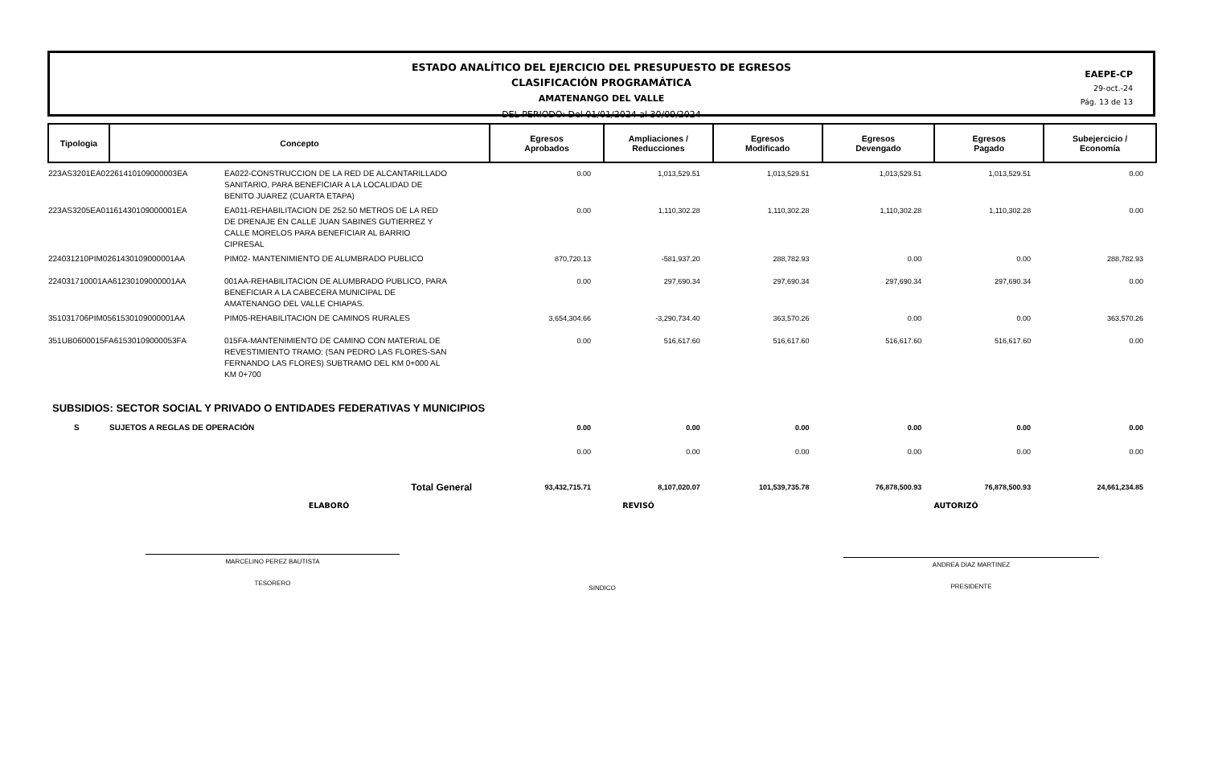ESTADO ANALÍTICO DEL EJERCICIO DEL PRESUPUESTO DE EGRESOS
CLASIFICACIÓN PROGRAMÁTICA
AMATENANGO DEL VALLE
DEL PERIODO: Del 01/01/2024 al 30/09/2024
EAEPE-CP
29-oct.-24
Pág. 13 de 13
| Tipologia | Concepto | Egresos Aprobados | Ampliaciones / Reducciones | Egresos Modificado | Egresos Devengado | Egresos Pagado | Subejercicio / Economía |
| --- | --- | --- | --- | --- | --- | --- | --- |
| 223AS3201EA02261410109000003EA EA022-CONSTRUCCION DE LA RED DE ALCANTARILLADO SANITARIO, PARA BENEFICIAR A LA LOCALIDAD DE BENITO JUAREZ (CUARTA ETAPA) | | 0.00 | 1,013,529.51 | 1,013,529.51 | 1,013,529.51 | 1,013,529.51 | 0.00 |
| 223AS3205EA01161430109000001EA EA011-REHABILITACION DE 252.50 METROS DE LA RED DE DRENAJE EN CALLE JUAN SABINES GUTIERREZ Y CALLE MORELOS PARA BENEFICIAR AL BARRIO CIPRESAL | | 0.00 | 1,110,302.28 | 1,110,302.28 | 1,110,302.28 | 1,110,302.28 | 0.00 |
| 224031210PIM0261430109000001AA PIM02- MANTENIMIENTO DE ALUMBRADO PUBLICO | | 870,720.13 | -581,937.20 | 288,782.93 | 0.00 | 0.00 | 288,782.93 |
| 224031710001AA61230109000001AA 001AA-REHABILITACION DE ALUMBRADO PUBLICO, PARA BENEFICIAR A LA CABECERA MUNICIPAL DE AMATENANGO DEL VALLE CHIAPAS. | | 0.00 | 297,690.34 | 297,690.34 | 297,690.34 | 297,690.34 | 0.00 |
| 351031706PIM0561530109000001AA PIM05-REHABILITACION DE CAMINOS RURALES | | 3,654,304.66 | -3,290,734.40 | 363,570.26 | 0.00 | 0.00 | 363,570.26 |
| 351UB0600015FA61530109000053FA 015FA-MANTENIMIENTO DE CAMINO CON MATERIAL DE REVESTIMIENTO TRAMO: (SAN PEDRO LAS FLORES-SAN FERNANDO LAS FLORES) SUBTRAMO DEL KM 0+000 AL KM 0+700 | | 0.00 | 516,617.60 | 516,617.60 | 516,617.60 | 516,617.60 | 0.00 |
| SUBSIDIOS: SECTOR SOCIAL Y PRIVADO O ENTIDADES FEDERATIVAS Y MUNICIPIOS | | | | | | | |
| S SUJETOS A REGLAS DE OPERACIÓN | | 0.00 | 0.00 | 0.00 | 0.00 | 0.00 | 0.00 |
| | | 0.00 | 0.00 | 0.00 | 0.00 | 0.00 | 0.00 |
| Total General | | 93,432,715.71 | 8,107,020.07 | 101,539,735.78 | 76,878,500.93 | 76,878,500.93 | 24,661,234.85 |
ELABORÓ REVISÓ AUTORIZÓ
MARCELINO PEREZ BAUTISTA
TESORERO
SINDICO
ANDREA DIAZ MARTINEZ
PRESIDENTE